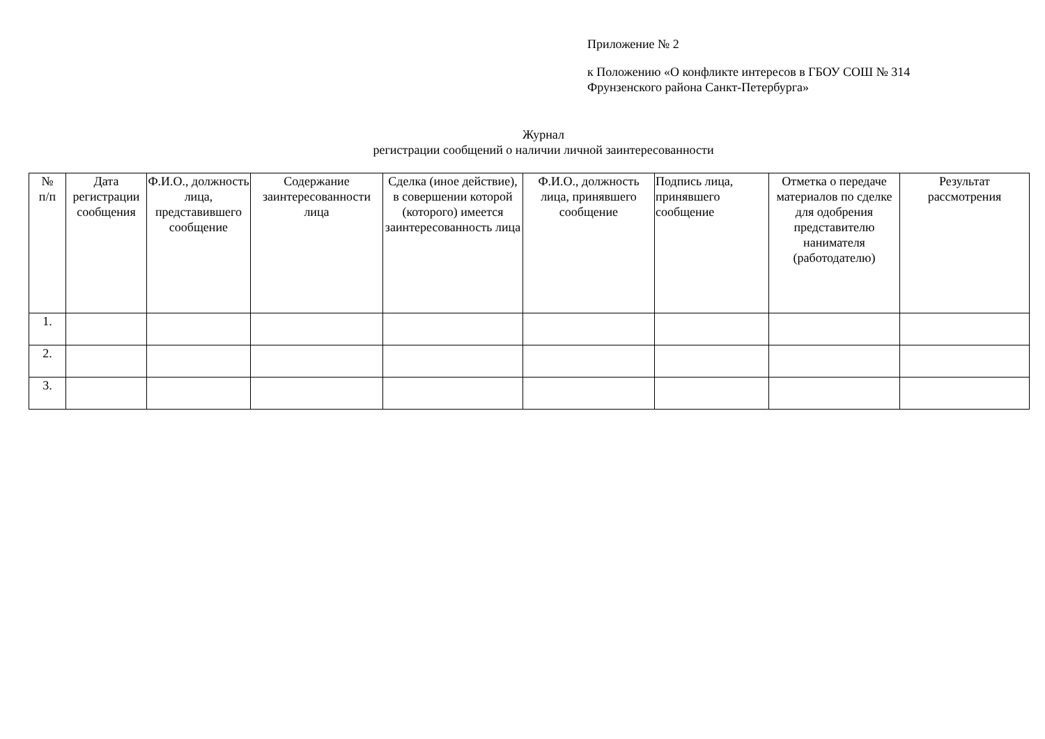Приложение № 2
к Положению «О конфликте интересов в ГБОУ СОШ № 314
Фрунзенского района Санкт-Петербурга»
Журнал
регистрации сообщений о наличии личной заинтересованности
| № п/п | Дата регистрации сообщения | Ф.И.О., должность лица, представившего сообщение | Содержание заинтересованности лица | Сделка (иное действие), в совершении которой (которого) имеется заинтересованность лица | Ф.И.О., должность лица, принявшего сообщение | Подпись лица, принявшего сообщение | Отметка о передаче материалов по сделке для одобрения представителю нанимателя (работодателю) | Результат рассмотрения |
| --- | --- | --- | --- | --- | --- | --- | --- | --- |
| 1. | | | | | | | | |
| 2. | | | | | | | | |
| 3. | | | | | | | | |